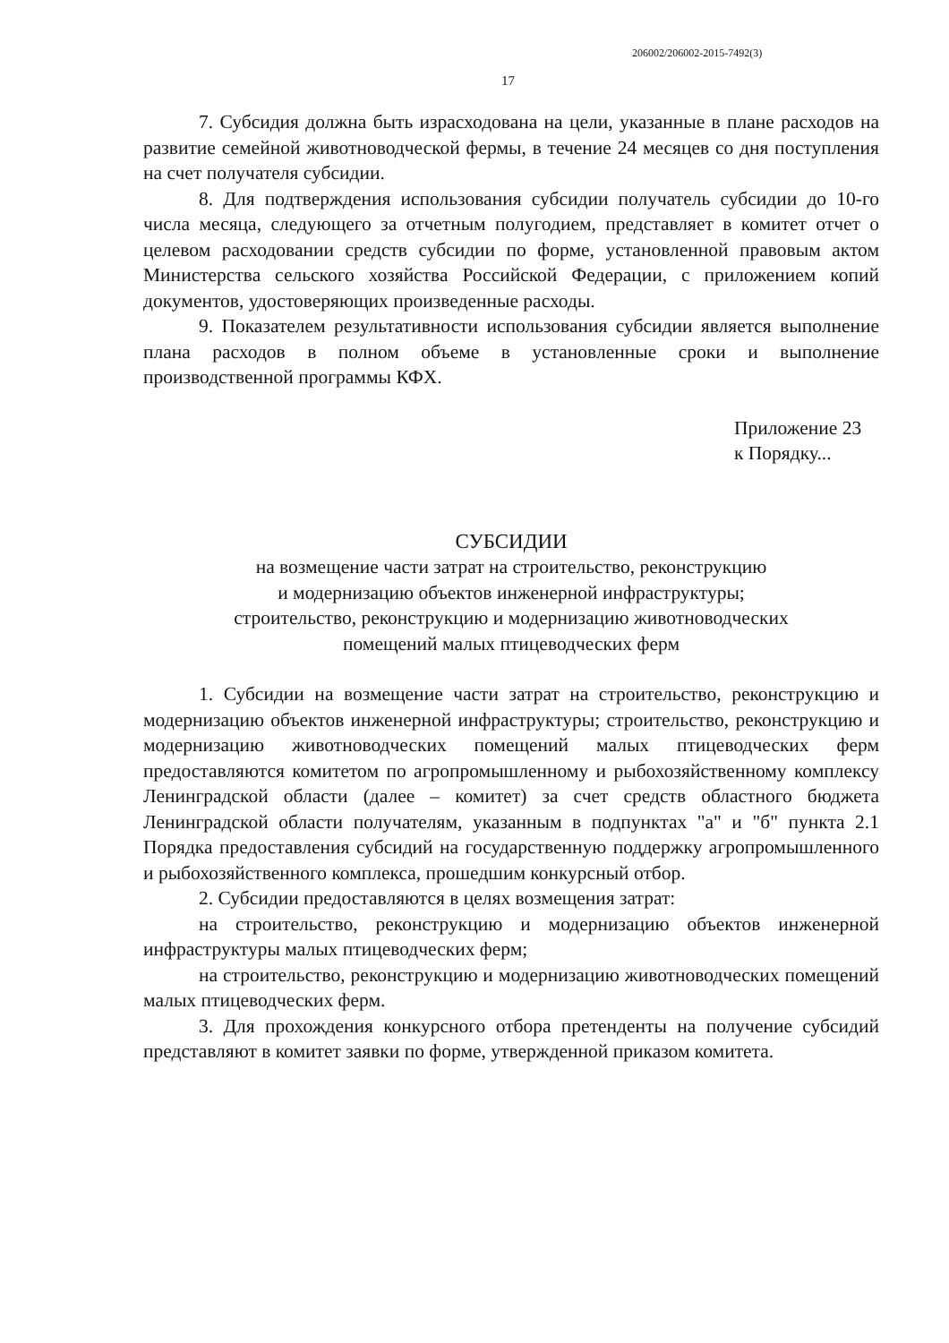206002/206002-2015-7492(3)
17
7. Субсидия должна быть израсходована на цели, указанные в плане расходов на развитие семейной животноводческой фермы, в течение 24 месяцев со дня поступления на счет получателя субсидии.
8. Для подтверждения использования субсидии получатель субсидии до 10-го числа месяца, следующего за отчетным полугодием, представляет в комитет отчет о целевом расходовании средств субсидии по форме, установленной правовым актом Министерства сельского хозяйства Российской Федерации, с приложением копий документов, удостоверяющих произведенные расходы.
9. Показателем результативности использования субсидии является выполнение плана расходов в полном объеме в установленные сроки и выполнение производственной программы КФХ.
Приложение 23
к Порядку...
СУБСИДИИ
на возмещение части затрат на строительство, реконструкцию
и модернизацию объектов инженерной инфраструктуры;
строительство, реконструкцию и модернизацию животноводческих
помещений малых птицеводческих ферм
1. Субсидии на возмещение части затрат на строительство, реконструкцию и модернизацию объектов инженерной инфраструктуры; строительство, реконструкцию и модернизацию животноводческих помещений малых птицеводческих ферм предоставляются комитетом по агропромышленному и рыбохозяйственному комплексу Ленинградской области (далее – комитет) за счет средств областного бюджета Ленинградской области получателям, указанным в подпунктах "а" и "б" пункта 2.1 Порядка предоставления субсидий на государственную поддержку агропромышленного и рыбохозяйственного комплекса, прошедшим конкурсный отбор.
2. Субсидии предоставляются в целях возмещения затрат:
на строительство, реконструкцию и модернизацию объектов инженерной инфраструктуры малых птицеводческих ферм;
на строительство, реконструкцию и модернизацию животноводческих помещений малых птицеводческих ферм.
3. Для прохождения конкурсного отбора претенденты на получение субсидий представляют в комитет заявки по форме, утвержденной приказом комитета.